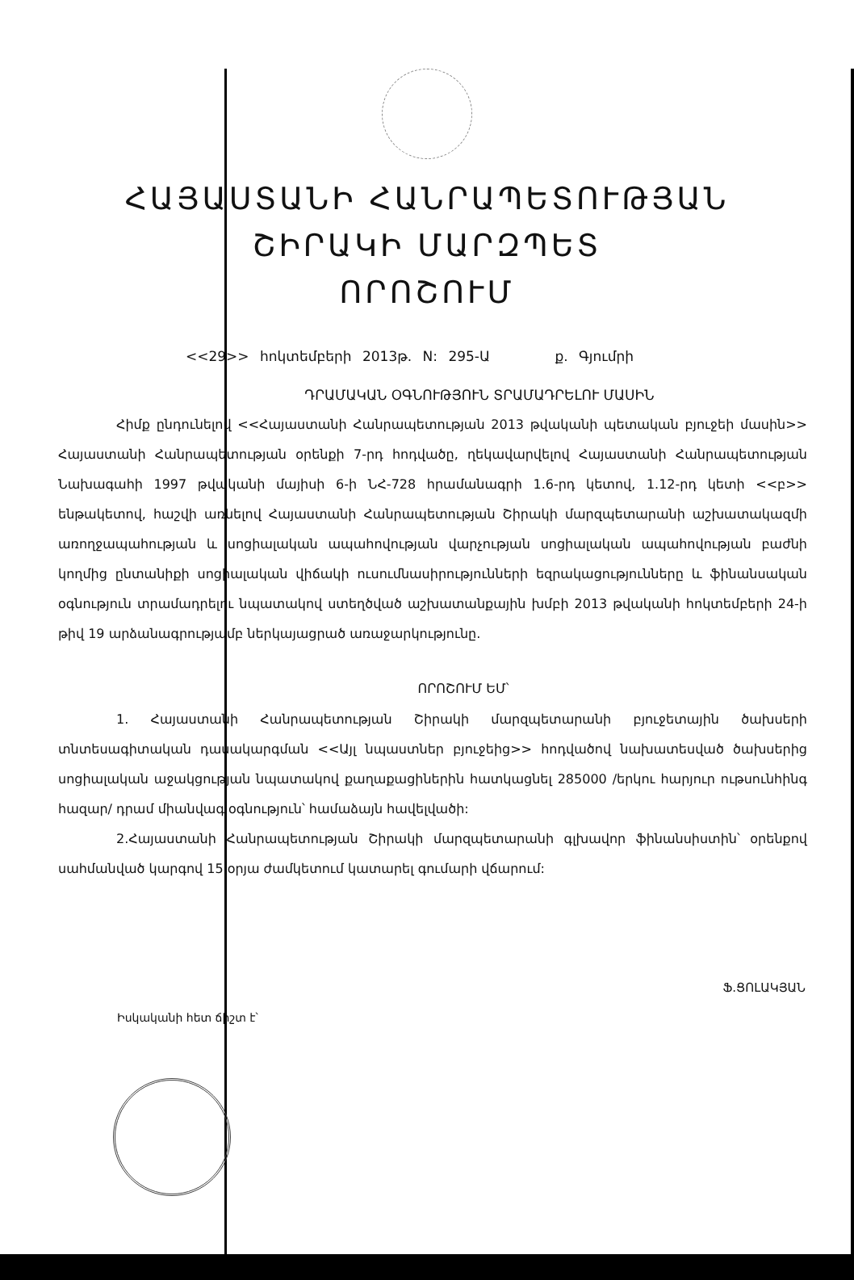ՀԱՅԱՍՏԱՆԻ ՀԱՆՐԱՊԵՏՈՒԹՅԱՆ
ՇԻՐԱԿԻ ՄԱՐԶՊԵՏ
ՈՐՈՇՈՒՄ
<<29>> հոկտեմբերի 2013թ. N: 295-Ա ք. Գյումրի
ԴՐԱՄԱԿԱՆ ՕԳՆՈՒԹՅՈՒՆ ՏՐԱՄԱԴՐԵԼՈՒ ՄԱՍԻՆ
Հիմք ընդունելով <<Հայաստանի Հանրապետության 2013 թվականի պետական բյուջեի մասին>> Հայաստանի Հանրապետության օրենքի 7-րդ հոդվածը, ղեկավարվելով Հայաստանի Հանրապետության Նախագահի 1997 թվականի մայիսի 6-ի ՆՀ-728 հրամանագրի 1.6-րդ կետով, 1.12-րդ կետի <<բ>> ենթակետով, հաշվի առնելով Հայաստանի Հանրապետության Շիրակի մարզպետարանի աշխատակազմի առողջապահության և սոցիալական ապահովության վարչության սոցիալական ապահովության բաժնի կողմից ընտանիքի սոցիալական վիճակի ուսումնասիրությունների եզրակացությունները և ֆինանսական օգնություն տրամադրելու նպատակով ստեղծված աշխատանքային խմբի 2013 թվականի հոկտեմբերի 24-ի թիվ 19 արձանագրությամբ ներկայացրած առաջարկությունը.
ՈՐՈՇՈՒՄ ԵՄ՝
1. Հայաստանի Հանրապետության Շիրակի մարզպետարանի բյուջետային ծախսերի տնտեսագիտական դասակարգման <<Այլ նպաստներ բյուջեից>> հոդվածով նախատեսված ծախսերից սոցիալական աջակցության նպատակով քաղաքացիներին հատկացնել 285000 /երկու հարյուր ութսունհինգ հազար/ դրամ միանվագ օգնություն՝ համաձայն հավելվածի:
2.Հայաստանի Հանրապետության Շիրակի մարզպետարանի գլխավոր ֆինանսիստին՝ օրենքով սահմանված կարգով 15 օրյա ժամկետում կատարել գումարի վճարում:
Ֆ.ՑՈԼԱԿՅԱՆ
Իսկականի հետ ճիշտ է՝